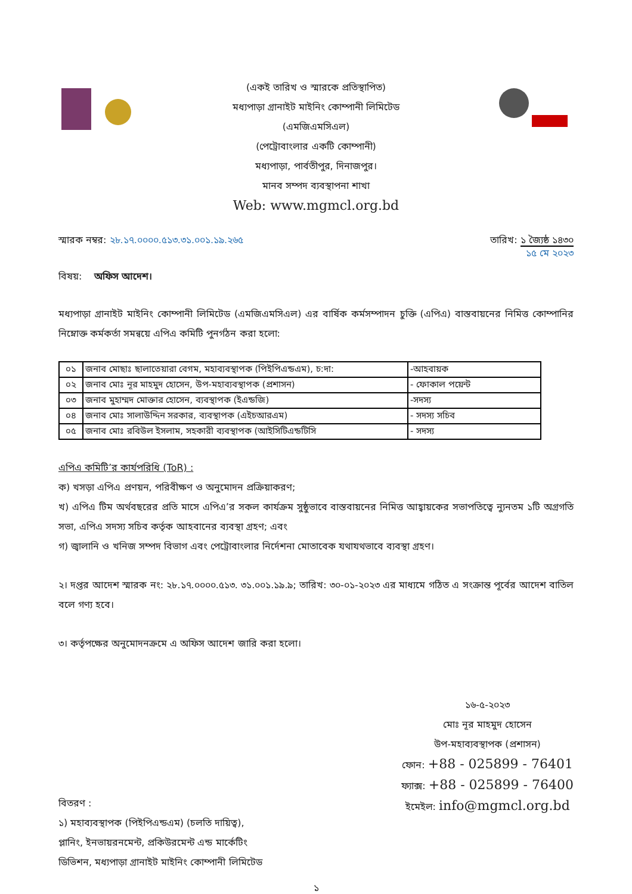(একই তারিখ ও স্মারকে প্রতিস্থাপিত)
মধ্যপাড়া গ্রানাইট মাইনিং কোম্পানী লিমিটেড
(এমজিএমসিএল)
(পেট্রোবাংলার একটি কোম্পানী)
মধ্যপাড়া, পার্বতীপুর, দিনাজপুর।
মানব সম্পদ ব্যবস্থাপনা শাখা
Web: www.mgmcl.org.bd
স্মারক নম্বর: ২৮.১৭.০০০০.৫১৩.৩১.০০১.১৯.২৬৫
তারিখ: ১ জ্যৈষ্ঠ ১৪৩০
১৫ মে ২০২৩
বিষয়: অফিস আদেশ।
মধ্যপাড়া গ্রানাইট মাইনিং কোম্পানী লিমিটেড (এমজিএমসিএল) এর বার্ষিক কর্মসম্পাদন চুক্তি (এপিএ) বাস্তবায়নের নিমিত্ত কোম্পানির নিম্নোক্ত কর্মকর্তা সমন্বয়ে এপিএ কমিটি পুনর্গঠন করা হলো:
| ০১ | জনাব মোছাঃ ছালাতেয়ারা বেগম, মহাব্যবস্থাপক (পিইপিএন্ডএম), চ:দা: | -আহবায়ক |
| ০২ | জনাব মোঃ নূর মাহমুদ হোসেন, উপ-মহাব্যবস্থাপক (প্রশাসন) | - ফোকাল পয়েন্ট |
| ০৩ | জনাব মুহাম্মদ মোক্তার হোসেন, ব্যবস্থাপক (ইএন্ডজি) | -সদস্য |
| ০৪ | জনাব মোঃ সালাউদ্দিন সরকার, ব্যবস্থাপক (এইচআরএম) | - সদস্য সচিব |
| ০৫ | জনাব মোঃ রবিউল ইসলাম, সহকারী ব্যবস্থাপক (আইসিটিএন্ডটিসি | - সদস্য |
এপিএ কমিটি’র কার্যপরিধি (ToR) :
ক) খসড়া এপিএ প্রণয়ন, পরিবীক্ষণ ও অনুমোদন প্রক্রিয়াকরণ;
খ) এপিএ টিম অর্থবছরের প্রতি মাসে এপিএ’র সকল কার্যক্রম সুষ্ঠুভাবে বাস্তবায়নের নিমিত্ত আহ্বায়কের সভাপতিত্বে ন্যুনতম ১টি অগ্রগতি সভা, এপিএ সদস্য সচিব কর্তৃক আহবানের ব্যবস্থা গ্রহণ; এবং
গ) জ্বালানি ও খনিজ সম্পদ বিভাগ এবং পেট্রোবাংলার নির্দেশনা মোতাবেক যথাযথভাবে ব্যবস্থা গ্রহণ।
২। দপ্তর আদেশ স্মারক নং: ২৮.১৭.০০০০.৫১৩. ৩১.০০১.১৯.৯; তারিখ: ৩০-০১-২০২৩ এর মাধ্যমে গঠিত এ সংক্রান্ত পূর্বের আদেশ বাতিল বলে গণ্য হবে।
৩। কর্তৃপক্ষের অনুমোদনক্রমে এ অফিস আদেশ জারি করা হলো।
বিতরণ :
১) মহাব্যবস্থাপক (পিইপিএন্ডএম) (চলতি দায়িত্ব),
প্লানিং, ইনভায়রনমেন্ট, প্রকিউরমেন্ট এন্ড মার্কেটিং
ডিভিশন, মধ্যপাড়া গ্রানাইট মাইনিং কোম্পানী লিমিটেড
১৬-৫-২০২৩
মোঃ নূর মাহমুদ হোসেন
উপ-মহাব্যবস্থাপক (প্রশাসন)
ফোন: +88 - 025899 - 76401
ফ্যাক্স: +88 - 025899 - 76400
ইমেইল: info@mgmcl.org.bd
১